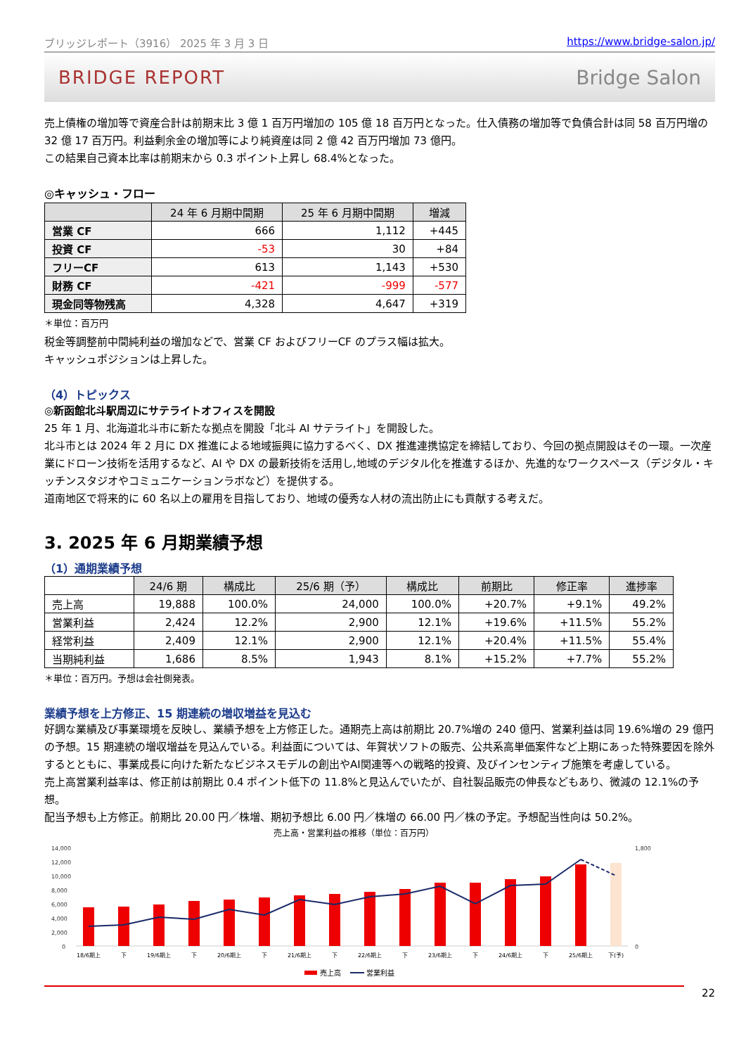ブリッジレポート（3916） 2025 年 3 月 3 日 https://www.bridge-salon.jp/
BRIDGE REPORT Bridge Salon
売上債権の増加等で資産合計は前期末比 3 億 1 百万円増加の 105 億 18 百万円となった。仕入債務の増加等で負債合計は同 58 百万円増の 32 億 17 百万円。利益剰余金の増加等により純資産は同 2 億 42 百万円増加 73 億円。
この結果自己資本比率は前期末から 0.3 ポイント上昇し 68.4%となった。
◎キャッシュ・フロー
| | 24 年 6 月期中間期 | 25 年 6 月期中間期 | 増減 |
| --- | --- | --- | --- |
| 営業 CF | 666 | 1,112 | +445 |
| 投資 CF | -53 | 30 | +84 |
| フリーCF | 613 | 1,143 | +530 |
| 財務 CF | -421 | -999 | -577 |
| 現金同等物残高 | 4,328 | 4,647 | +319 |
＊単位：百万円
税金等調整前中間純利益の増加などで、営業 CF およびフリーCF のプラス幅は拡大。
キャッシュポジションは上昇した。
（4）トピックス
◎新函館北斗駅周辺にサテライトオフィスを開設
25 年 1 月、北海道北斗市に新たな拠点を開設「北斗 AI サテライト」を開設した。
北斗市とは 2024 年 2 月に DX 推進による地域振興に協力するべく、DX 推進連携協定を締結しており、今回の拠点開設はその一環。一次産業にドローン技術を活用するなど、AI や DX の最新技術を活用し,地域のデジタル化を推進するほか、先進的なワークスペース（デジタル・キッチンスタジオやコミュニケーションラボなど）を提供する。
道南地区で将来的に 60 名以上の雇用を目指しており、地域の優秀な人材の流出防止にも貢献する考えだ。
3. 2025 年 6 月期業績予想
（1）通期業績予想
| | 24/6 期 | 構成比 | 25/6 期（予） | 構成比 | 前期比 | 修正率 | 進捗率 |
| --- | --- | --- | --- | --- | --- | --- | --- |
| 売上高 | 19,888 | 100.0% | 24,000 | 100.0% | +20.7% | +9.1% | 49.2% |
| 営業利益 | 2,424 | 12.2% | 2,900 | 12.1% | +19.6% | +11.5% | 55.2% |
| 経常利益 | 2,409 | 12.1% | 2,900 | 12.1% | +20.4% | +11.5% | 55.4% |
| 当期純利益 | 1,686 | 8.5% | 1,943 | 8.1% | +15.2% | +7.7% | 55.2% |
＊単位：百万円。予想は会社側発表。
業績予想を上方修正、15 期連続の増収増益を見込む
好調な業績及び事業環境を反映し、業績予想を上方修正した。通期売上高は前期比 20.7%増の 240 億円、営業利益は同 19.6%増の 29 億円の予想。15 期連続の増収増益を見込んでいる。利益面については、年賀状ソフトの販売、公共系高単価案件など上期にあった特殊要因を除外するとともに、事業成長に向けた新たなビジネスモデルの創出やAI関連等への戦略的投資、及びインセンティブ施策を考慮している。
売上高営業利益率は、修正前は前期比 0.4 ポイント低下の 11.8%と見込んでいたが、自社製品販売の伸長などもあり、微減の 12.1%の予想。
配当予想も上方修正。前期比 20.00 円／株増、期初予想比 6.00 円／株増の 66.00 円／株の予定。予想配当性向は 50.2%。
売上高・営業利益の推移（単位：百万円）
14,000
12,000
10,000
8,000
6,000
4,000
2,000
0
1,800
0
18/6期上
下
19/6期上
下
20/6期上
下
21/6期上
下
22/6期上
下
23/6期上
下
24/6期上
下
25/6期上
下(予)
売上高
営業利益
22